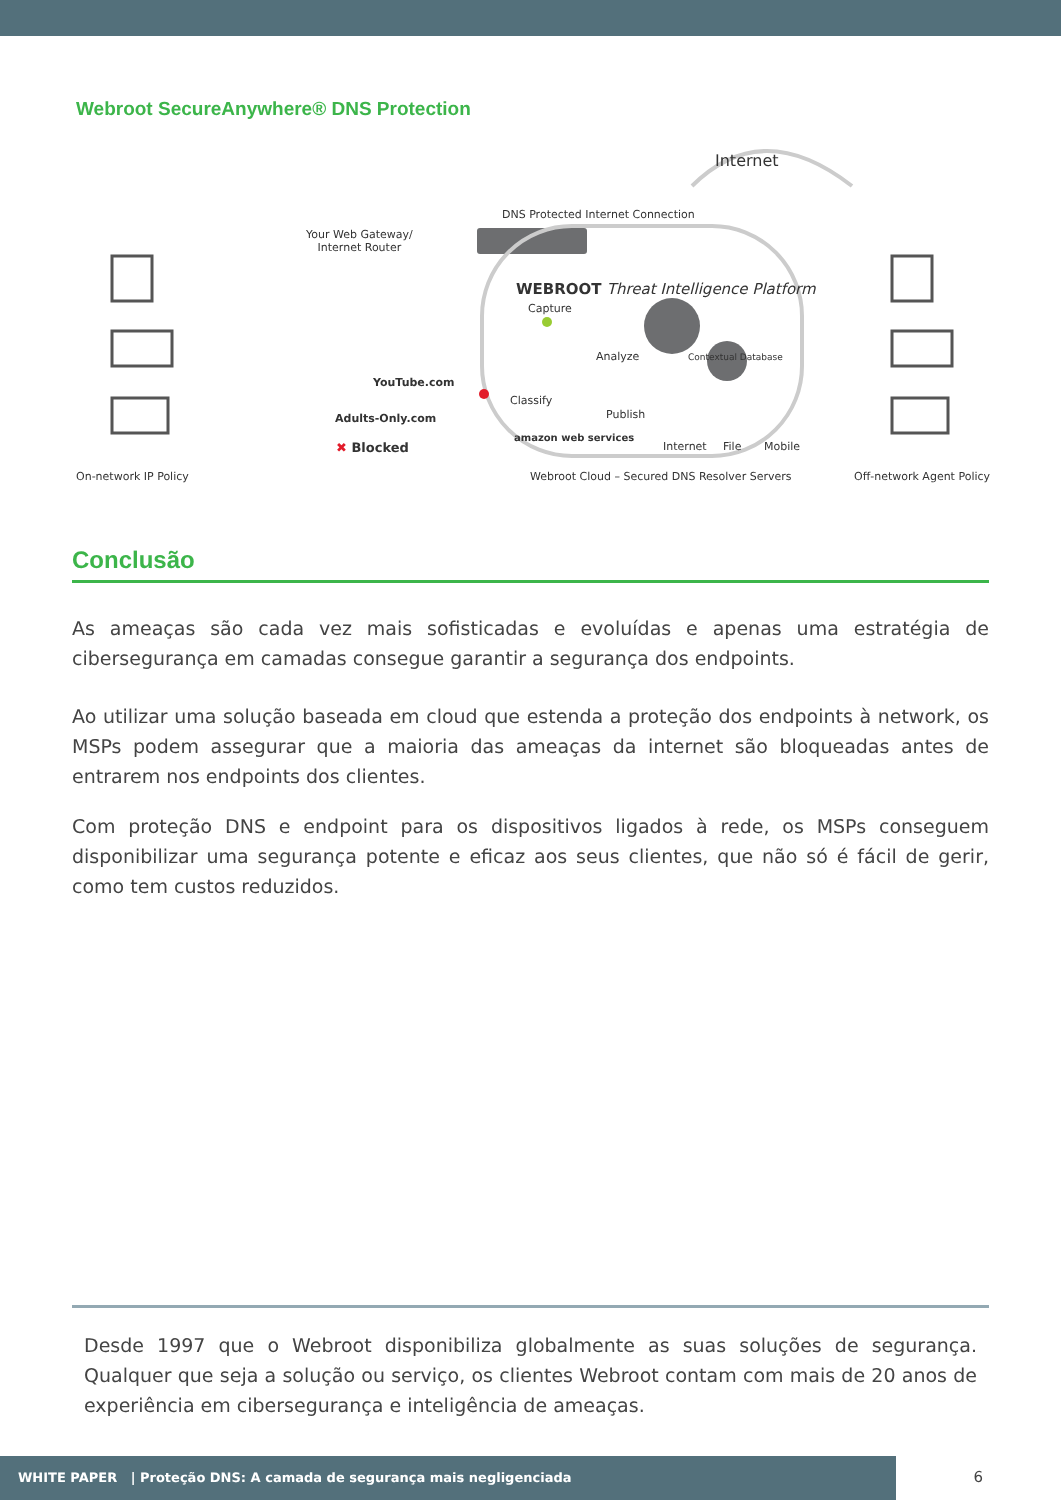Webroot SecureAnywhere® DNS Protection
Internet
DNS Protected Internet Connection
Your Web Gateway/
Internet Router
WEBROOT Threat Intelligence Platform
Capture
Analyze Contextual Database
YouTube.com
Classify
Publish
Adults-Only.com
amazon web services
✖ Blocked Internet File Mobile
On-network IP Policy Webroot Cloud – Secured DNS Resolver Servers Off-network Agent Policy
Conclusão
As ameaças são cada vez mais sofisticadas e evoluídas e apenas uma estratégia de cibersegurança em camadas consegue garantir a segurança dos endpoints.
Ao utilizar uma solução baseada em cloud que estenda a proteção dos endpoints à network, os MSPs podem assegurar que a maioria das ameaças da internet são bloqueadas antes de entrarem nos endpoints dos clientes.
Com proteção DNS e endpoint para os dispositivos ligados à rede, os MSPs conseguem disponibilizar uma segurança potente e eficaz aos seus clientes, que não só é fácil de gerir, como tem custos reduzidos.
Desde 1997 que o Webroot disponibiliza globalmente as suas soluções de segurança. Qualquer que seja a solução ou serviço, os clientes Webroot contam com mais de 20 anos de experiência em cibersegurança e inteligência de ameaças.
WHITE PAPER | Proteção DNS: A camada de segurança mais negligenciada
6